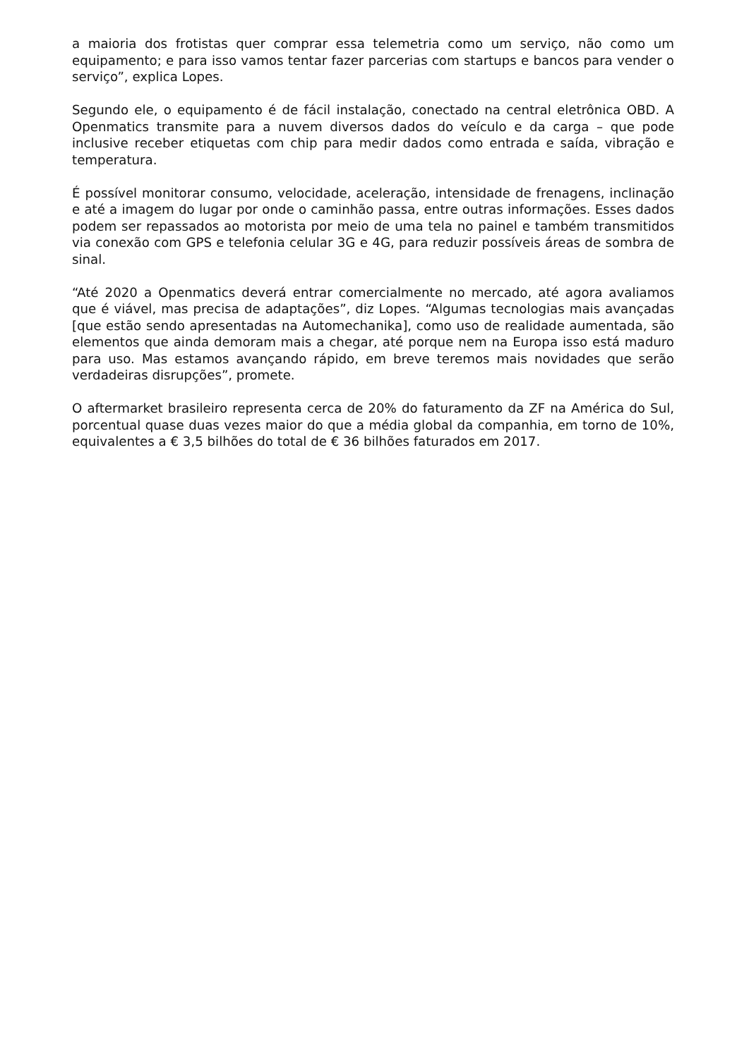a maioria dos frotistas quer comprar essa telemetria como um serviço, não como um equipamento; e para isso vamos tentar fazer parcerias com startups e bancos para vender o serviço”, explica Lopes.
Segundo ele, o equipamento é de fácil instalação, conectado na central eletrônica OBD. A Openmatics transmite para a nuvem diversos dados do veículo e da carga – que pode inclusive receber etiquetas com chip para medir dados como entrada e saída, vibração e temperatura.
É possível monitorar consumo, velocidade, aceleração, intensidade de frenagens, inclinação e até a imagem do lugar por onde o caminhão passa, entre outras informações. Esses dados podem ser repassados ao motorista por meio de uma tela no painel e também transmitidos via conexão com GPS e telefonia celular 3G e 4G, para reduzir possíveis áreas de sombra de sinal.
“Até 2020 a Openmatics deverá entrar comercialmente no mercado, até agora avaliamos que é viável, mas precisa de adaptações”, diz Lopes. “Algumas tecnologias mais avançadas [que estão sendo apresentadas na Automechanika], como uso de realidade aumentada, são elementos que ainda demoram mais a chegar, até porque nem na Europa isso está maduro para uso. Mas estamos avançando rápido, em breve teremos mais novidades que serão verdadeiras disrupções”, promete.
O aftermarket brasileiro representa cerca de 20% do faturamento da ZF na América do Sul, porcentual quase duas vezes maior do que a média global da companhia, em torno de 10%, equivalentes a € 3,5 bilhões do total de € 36 bilhões faturados em 2017.